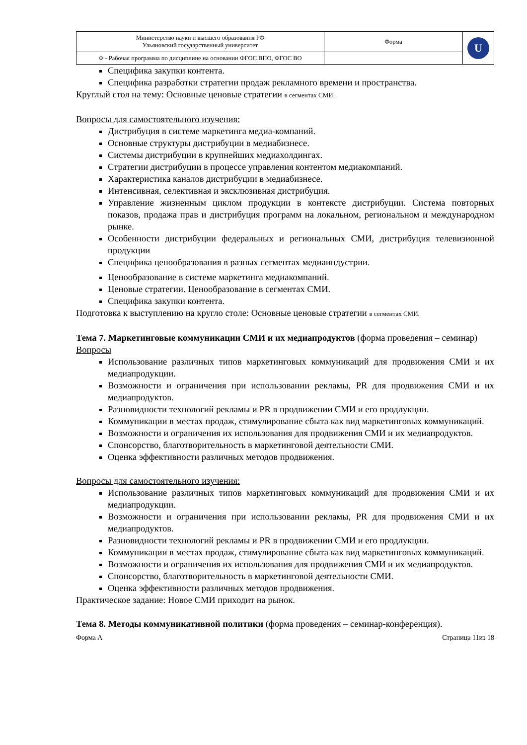| Министерство науки и высшего образования РФ Ульяновский государственный университет | Форма | U |
| Ф - Рабочая программа по дисциплине на основании ФГОС ВПО, ФГОС ВО | | |
Специфика закупки контента.
Специфика разработки стратегии продаж рекламного времени и пространства.
Круглый стол на тему: Основные ценовые стратегии в сегментах СМИ.
Вопросы для самостоятельного изучения:
Дистрибуция в системе маркетинга медиа-компаний.
Основные структуры дистрибуции в медиабизнесе.
Системы дистрибуции в крупнейших медиахолдингах.
Стратегии дистрибуции в процессе управления контентом медиакомпаний.
Характеристика каналов дистрибуции в медиабизнесе.
Интенсивная, селективная и эксклюзивная дистрибуция.
Управление жизненным циклом продукции в контексте дистрибуции. Система повторных показов, продажа прав и дистрибуция программ на локальном, региональном и международном рынке.
Особенности дистрибуции федеральных и региональных СМИ, дистрибуция телевизионной продукции
Специфика ценообразования в разных сегментах медиаиндустрии.
Ценообразование в системе маркетинга медиакомпаний.
Ценовые стратегии. Ценообразование в сегментах СМИ.
Специфика закупки контента.
Подготовка к выступлению на кругло столе: Основные ценовые стратегии в сегментах СМИ.
Тема 7. Маркетинговые коммуникации СМИ и их медиапродуктов (форма проведения – семинар)
Вопросы
Использование различных типов маркетинговых коммуникаций для продвижения СМИ и их медиапродукции.
Возможности и ограничения при использовании рекламы, PR для продвижения СМИ и их медиапродуктов.
Разновидности технологий рекламы и PR в продвижении СМИ и его продлукции.
Коммуникации в местах продаж, стимулирование сбыта как вид маркетинговых коммуникаций.
Возможности и ограничения их использования для продвижения СМИ и их медиапродуктов.
Спонсорство, благотворительность в маркетинговой деятельности СМИ.
Оценка эффективности различных методов продвижения.
Вопросы для самостоятельного изучения:
Использование различных типов маркетинговых коммуникаций для продвижения СМИ и их медиапродукции.
Возможности и ограничения при использовании рекламы, PR для продвижения СМИ и их медиапродуктов.
Разновидности технологий рекламы и PR в продвижении СМИ и его продлукции.
Коммуникации в местах продаж, стимулирование сбыта как вид маркетинговых коммуникаций.
Возможности и ограничения их использования для продвижения СМИ и их медиапродуктов.
Спонсорство, благотворительность в маркетинговой деятельности СМИ.
Оценка эффективности различных методов продвижения.
Практическое задание: Новое СМИ приходит на рынок.
Тема 8. Методы коммуникативной политики (форма проведения – семинар-конференция).
Форма А Страница 11из 18